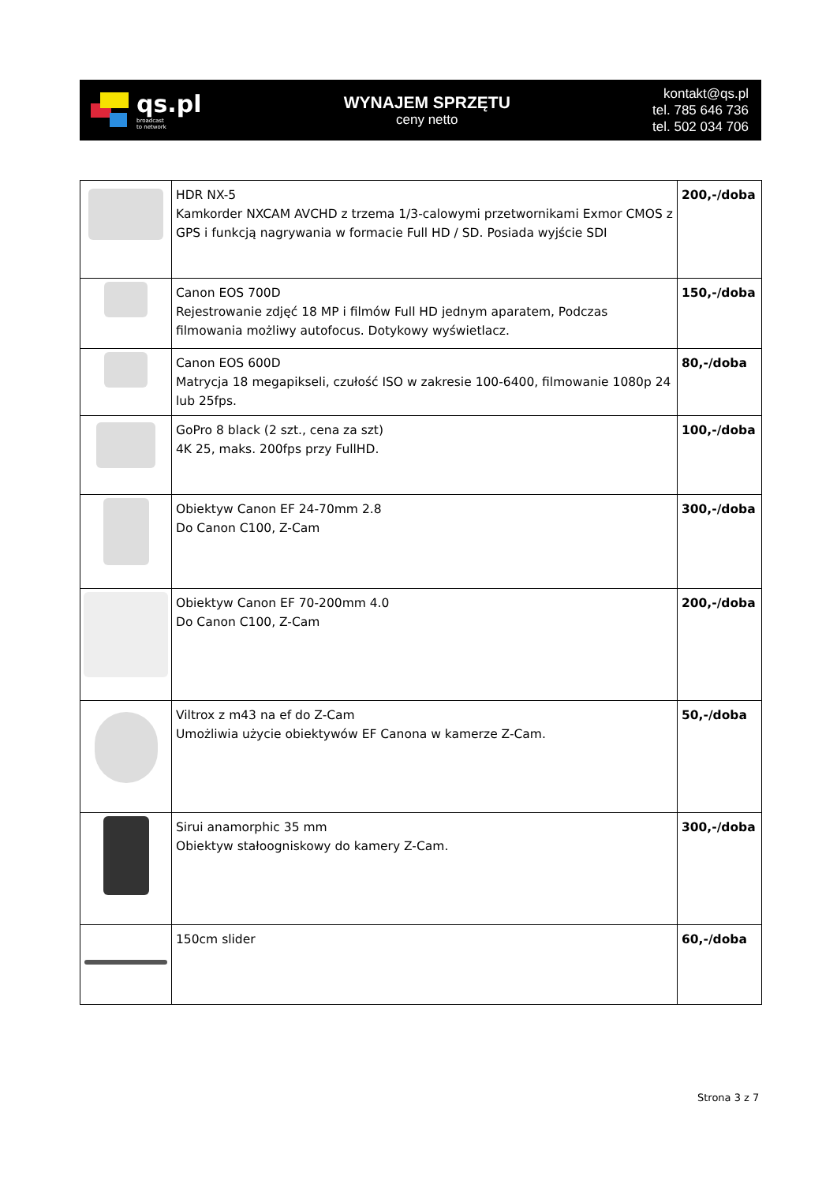qs.pl
broadcast
to network
WYNAJEM SPRZĘTU
ceny netto
kontakt@qs.pl
tel. 785 646 736
tel. 502 034 706
| | HDR NX-5 Kamkorder NXCAM AVCHD z trzema 1/3-calowymi przetwornikami Exmor CMOS z GPS i funkcją nagrywania w formacie Full HD / SD. Posiada wyjście SDI | 200,-/doba |
| | Canon EOS 700D Rejestrowanie zdjęć 18 MP i filmów Full HD jednym aparatem, Podczas filmowania możliwy autofocus. Dotykowy wyświetlacz. | 150,-/doba |
| | Canon EOS 600D Matrycja 18 megapikseli, czułość ISO w zakresie 100-6400, filmowanie 1080p 24 lub 25fps. | 80,-/doba |
| | GoPro 8 black (2 szt., cena za szt) 4K 25, maks. 200fps przy FullHD. | 100,-/doba |
| | Obiektyw Canon EF 24-70mm 2.8 Do Canon C100, Z-Cam | 300,-/doba |
| | Obiektyw Canon EF 70-200mm 4.0 Do Canon C100, Z-Cam | 200,-/doba |
| | Viltrox z m43 na ef do Z-Cam Umożliwia użycie obiektywów EF Canona w kamerze Z-Cam. | 50,-/doba |
| | Sirui anamorphic 35 mm Obiektyw stałoogniskowy do kamery Z-Cam. | 300,-/doba |
| | 150cm slider | 60,-/doba |
Strona 3 z 7